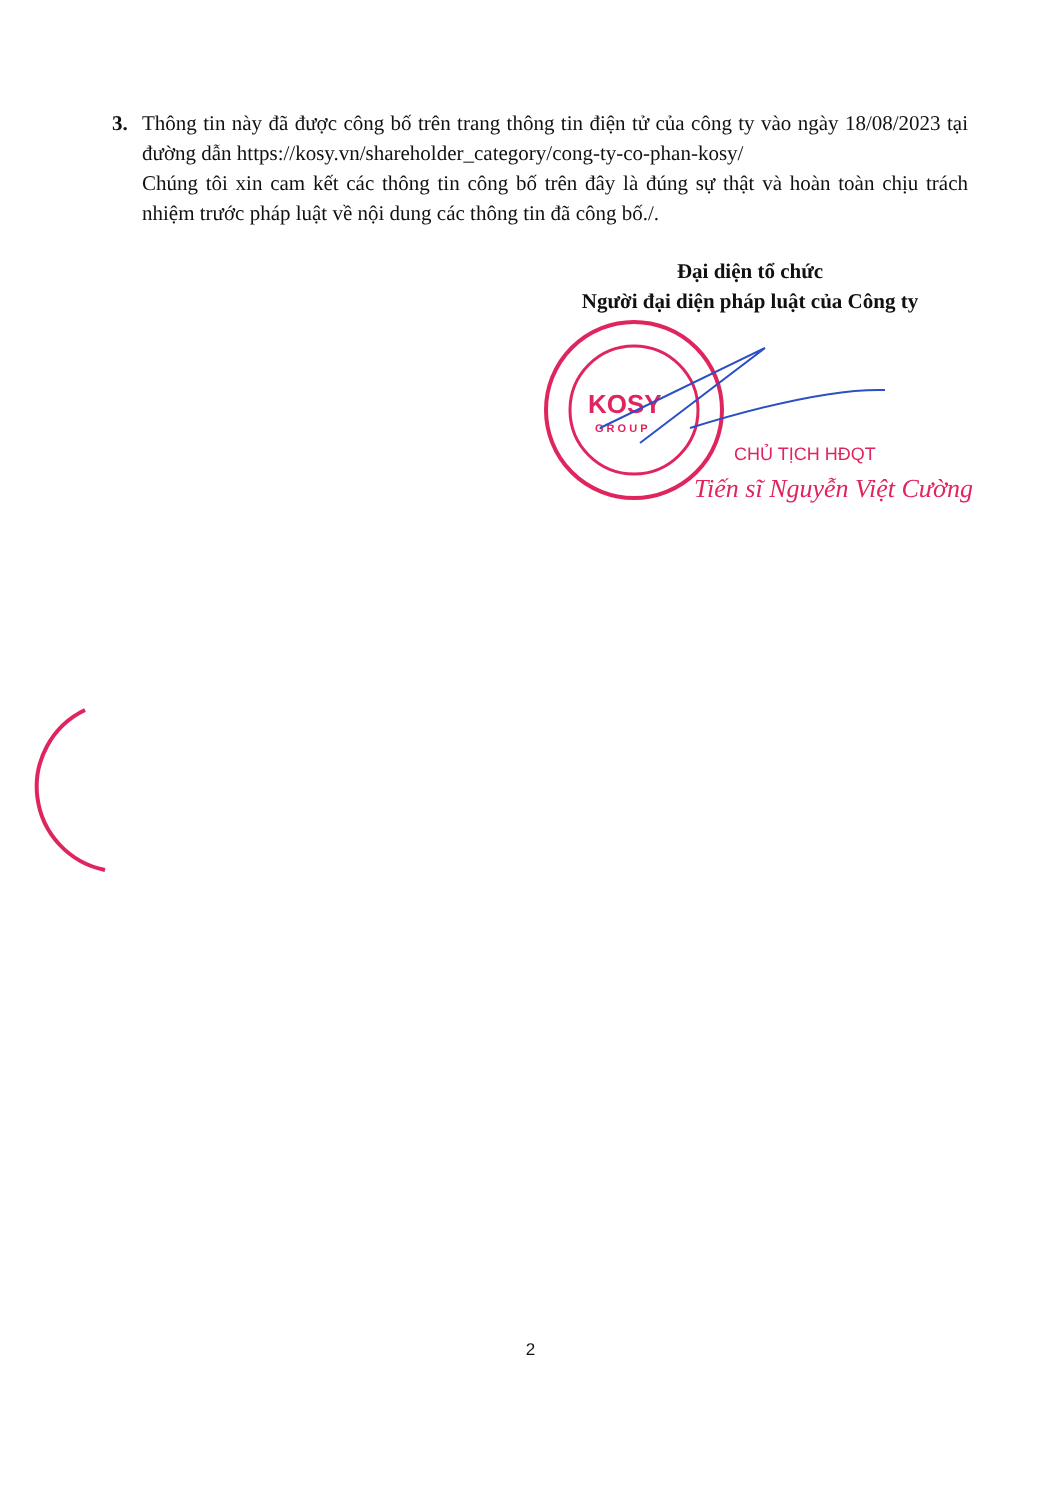3. Thông tin này đã được công bố trên trang thông tin điện tử của công ty vào ngày 18/08/2023 tại đường dẫn https://kosy.vn/shareholder_category/cong-ty-co-phan-kosy/
Chúng tôi xin cam kết các thông tin công bố trên đây là đúng sự thật và hoàn toàn chịu trách nhiệm trước pháp luật về nội dung các thông tin đã công bố./.
Đại diện tổ chức
Người đại diện pháp luật của Công ty
KOSY
G R O U P
CHỦ TỊCH HĐQT
Tiến sĩ Nguyễn Việt Cường
2